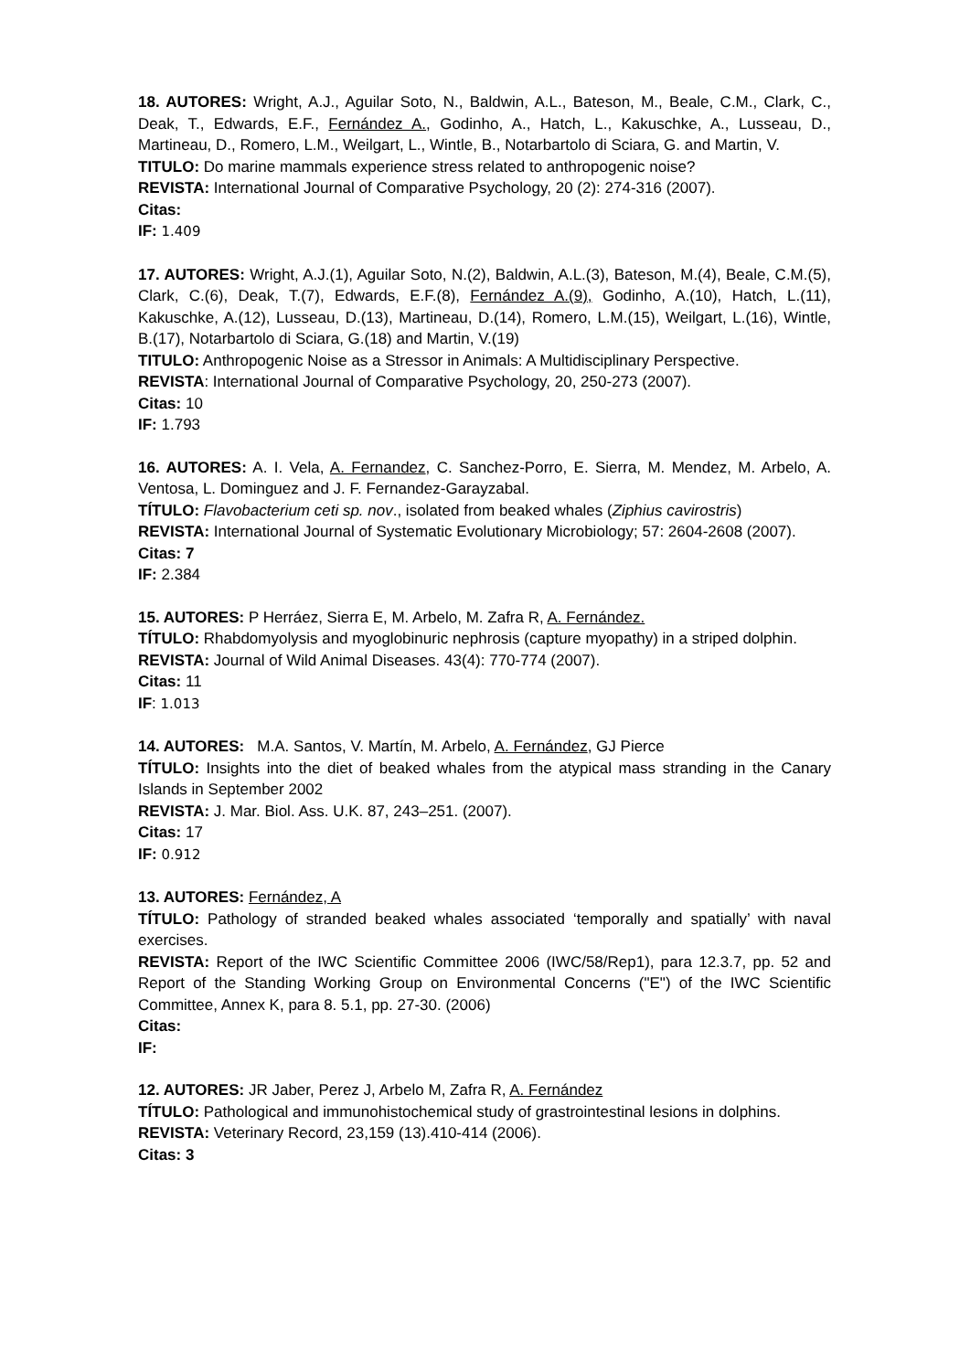18. AUTORES: Wright, A.J., Aguilar Soto, N., Baldwin, A.L., Bateson, M., Beale, C.M., Clark, C., Deak, T., Edwards, E.F., Fernández A., Godinho, A., Hatch, L., Kakuschke, A., Lusseau, D., Martineau, D., Romero, L.M., Weilgart, L., Wintle, B., Notarbartolo di Sciara, G. and Martin, V.
TITULO: Do marine mammals experience stress related to anthropogenic noise?
REVISTA: International Journal of Comparative Psychology, 20 (2): 274-316 (2007).
Citas:
IF: 1.409
17. AUTORES: Wright, A.J.(1), Aguilar Soto, N.(2), Baldwin, A.L.(3), Bateson, M.(4), Beale, C.M.(5), Clark, C.(6), Deak, T.(7), Edwards, E.F.(8), Fernández A.(9), Godinho, A.(10), Hatch, L.(11), Kakuschke, A.(12), Lusseau, D.(13), Martineau, D.(14), Romero, L.M.(15), Weilgart, L.(16), Wintle, B.(17), Notarbartolo di Sciara, G.(18) and Martin, V.(19)
TITULO: Anthropogenic Noise as a Stressor in Animals: A Multidisciplinary Perspective.
REVISTA: International Journal of Comparative Psychology, 20, 250-273 (2007).
Citas: 10
IF: 1.793
16. AUTORES: A. I. Vela, A. Fernandez, C. Sanchez-Porro, E. Sierra, M. Mendez, M. Arbelo, A. Ventosa, L. Dominguez and J. F. Fernandez-Garayzabal.
TÍTULO: Flavobacterium ceti sp. nov., isolated from beaked whales (Ziphius cavirostris)
REVISTA: International Journal of Systematic Evolutionary Microbiology; 57: 2604-2608 (2007).
Citas: 7
IF: 2.384
15. AUTORES: P Herráez, Sierra E, M. Arbelo, M. Zafra R, A. Fernández.
TÍTULO: Rhabdomyolysis and myoglobinuric nephrosis (capture myopathy) in a striped dolphin.
REVISTA: Journal of Wild Animal Diseases. 43(4): 770-774 (2007).
Citas: 11
IF: 1.013
14. AUTORES: M.A. Santos, V. Martín, M. Arbelo, A. Fernández, GJ Pierce
TÍTULO: Insights into the diet of beaked whales from the atypical mass stranding in the Canary Islands in September 2002
REVISTA: J. Mar. Biol. Ass. U.K. 87, 243–251. (2007).
Citas: 17
IF: 0.912
13. AUTORES: Fernández, A
TÍTULO: Pathology of stranded beaked whales associated ‘temporally and spatially’ with naval exercises.
REVISTA: Report of the IWC Scientific Committee 2006 (IWC/58/Rep1), para 12.3.7, pp. 52 and Report of the Standing Working Group on Environmental Concerns ("E") of the IWC Scientific Committee, Annex K, para 8. 5.1, pp. 27-30. (2006)
Citas:
IF:
12. AUTORES: JR Jaber, Perez J, Arbelo M, Zafra R, A. Fernández
TÍTULO: Pathological and immunohistochemical study of grastrointestinal lesions in dolphins.
REVISTA: Veterinary Record, 23,159 (13).410-414 (2006).
Citas: 3